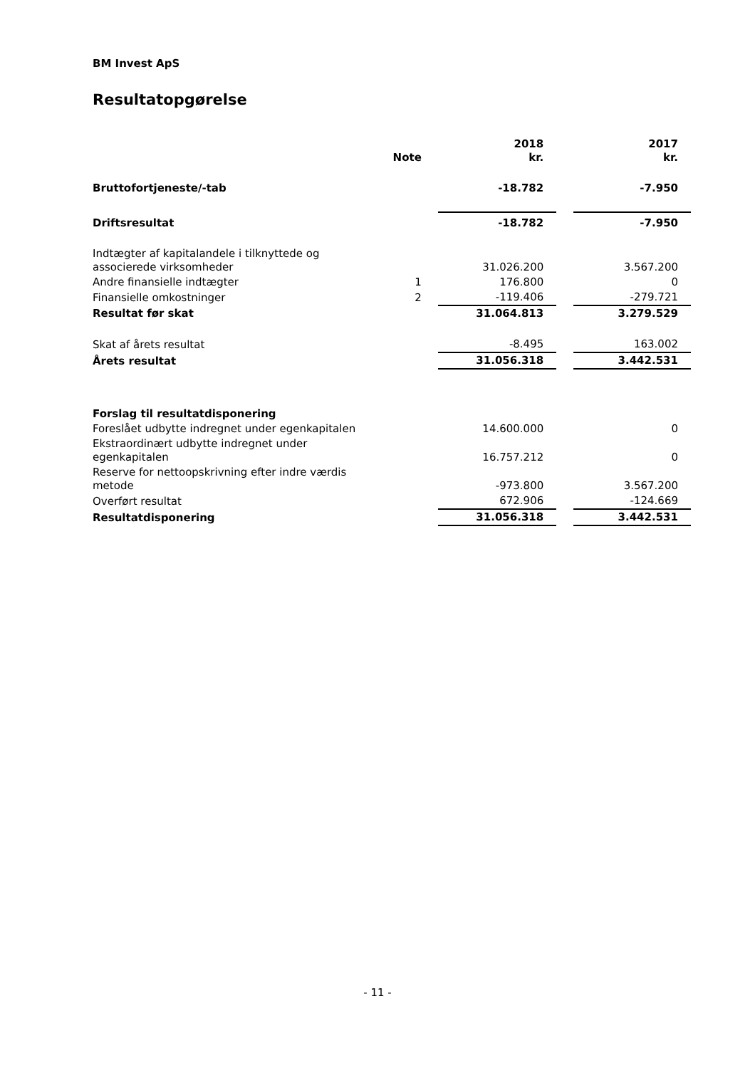BM Invest ApS
Resultatopgørelse
| | Note | | 2018 kr. | | 2017 kr. |
| --- | --- | --- | --- | --- | --- |
| Bruttofortjeneste/-tab | | | -18.782 | | -7.950 |
| Driftsresultat | | | -18.782 | | -7.950 |
| Indtægter af kapitalandele i tilknyttede og associerede virksomheder | | | 31.026.200 | | 3.567.200 |
| Andre finansielle indtægter | 1 | | 176.800 | | 0 |
| Finansielle omkostninger | 2 | | -119.406 | | -279.721 |
| Resultat før skat | | | 31.064.813 | | 3.279.529 |
| Skat af årets resultat | | | -8.495 | | 163.002 |
| Årets resultat | | | 31.056.318 | | 3.442.531 |
| Forslag til resultatdisponering | | | | | |
| Foreslået udbytte indregnet under egenkapitalen | | | 14.600.000 | | 0 |
| Ekstraordinært udbytte indregnet under egenkapitalen | | | 16.757.212 | | 0 |
| Reserve for nettoopskrivning efter indre værdis metode | | | -973.800 | | 3.567.200 |
| Overført resultat | | | 672.906 | | -124.669 |
| Resultatdisponering | | | 31.056.318 | | 3.442.531 |
- 11 -